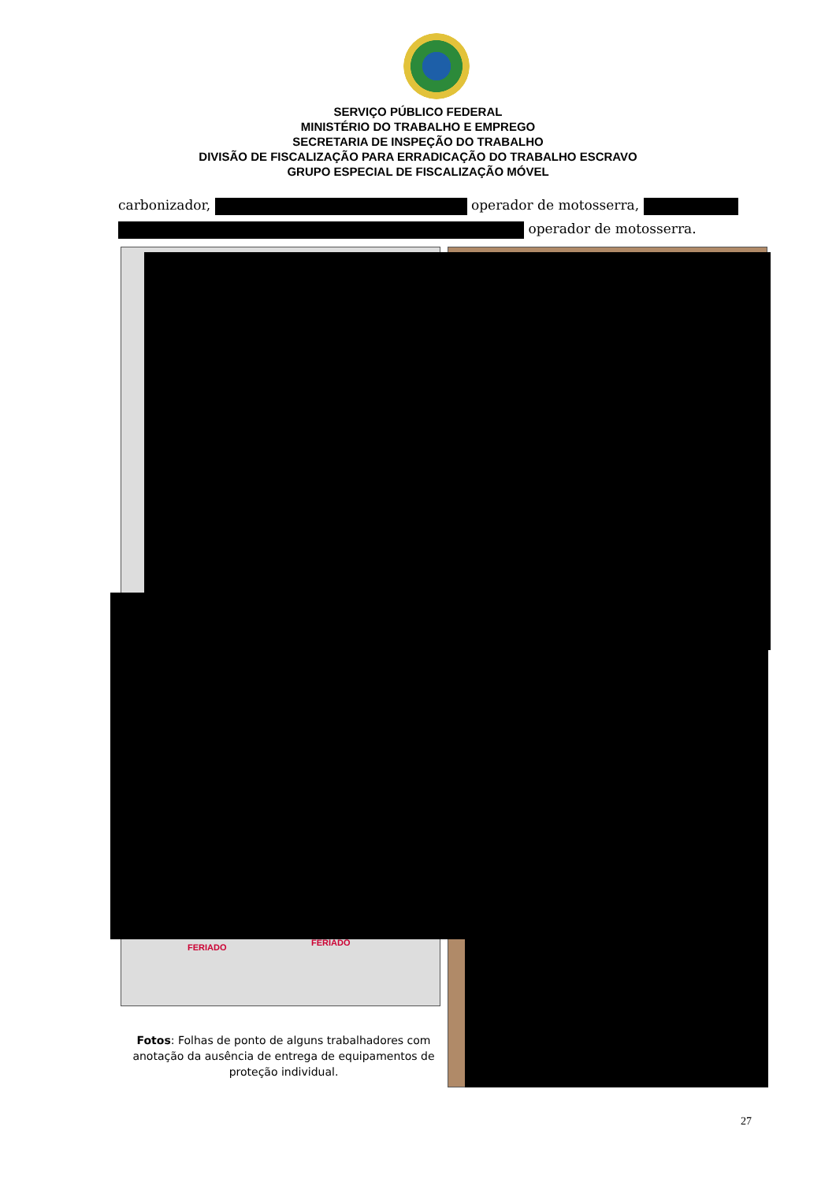SERVIÇO PÚBLICO FEDERAL
MINISTÉRIO DO TRABALHO E EMPREGO
SECRETARIA DE INSPEÇÃO DO TRABALHO
DIVISÃO DE FISCALIZAÇÃO PARA ERRADICAÇÃO DO TRABALHO ESCRAVO
GRUPO ESPECIAL DE FISCALIZAÇÃO MÓVEL
carbonizador, operador de motosserra,
operador de motosserra.
FERIADO FERIADO
Fotos: Folhas de ponto de alguns trabalhadores com anotação da ausência de entrega de equipamentos de proteção individual.
27